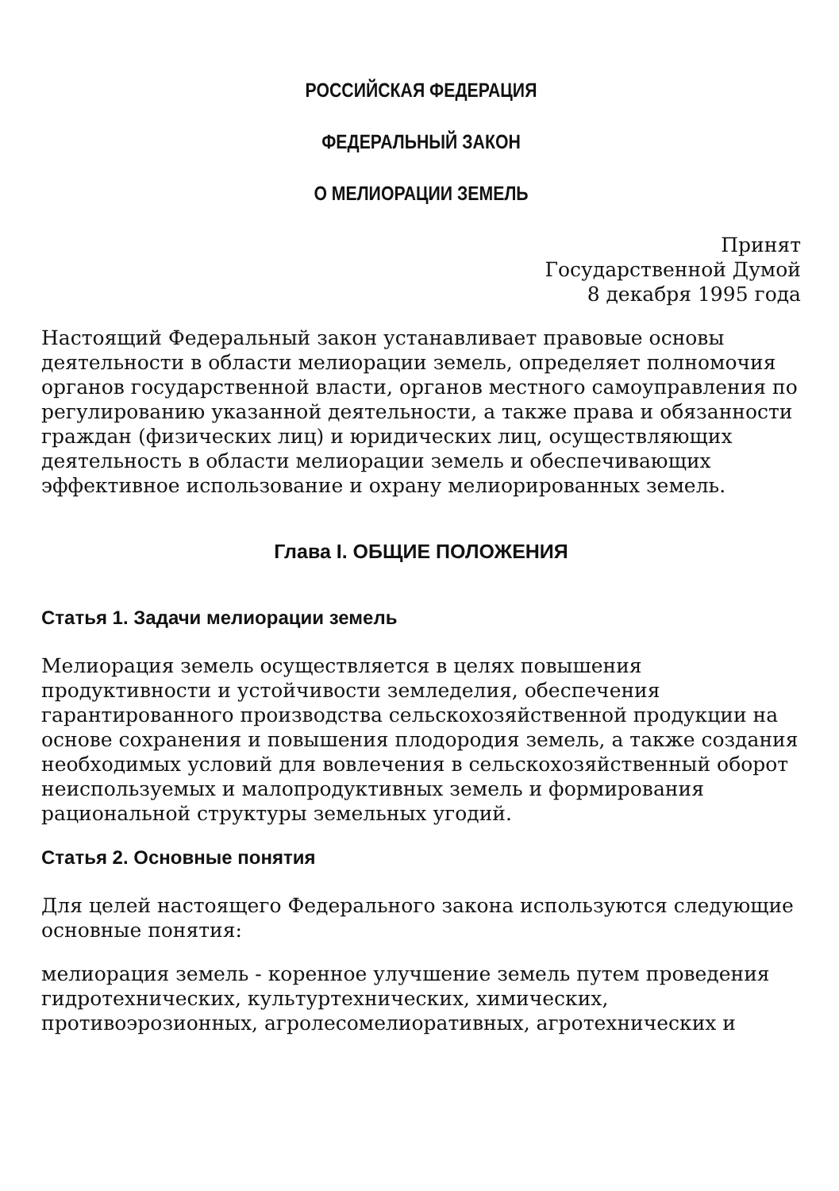РОССИЙСКАЯ ФЕДЕРАЦИЯ
ФЕДЕРАЛЬНЫЙ ЗАКОН
О МЕЛИОРАЦИИ ЗЕМЕЛЬ
Принят
Государственной Думой
8 декабря 1995 года
Настоящий Федеральный закон устанавливает правовые основы деятельности в области мелиорации земель, определяет полномочия органов государственной власти, органов местного самоуправления по регулированию указанной деятельности, а также права и обязанности граждан (физических лиц) и юридических лиц, осуществляющих деятельность в области мелиорации земель и обеспечивающих эффективное использование и охрану мелиорированных земель.
Глава I. ОБЩИЕ ПОЛОЖЕНИЯ
Статья 1. Задачи мелиорации земель
Мелиорация земель осуществляется в целях повышения продуктивности и устойчивости земледелия, обеспечения гарантированного производства сельскохозяйственной продукции на основе сохранения и повышения плодородия земель, а также создания необходимых условий для вовлечения в сельскохозяйственный оборот неиспользуемых и малопродуктивных земель и формирования рациональной структуры земельных угодий.
Статья 2. Основные понятия
Для целей настоящего Федерального закона используются следующие основные понятия:
мелиорация земель - коренное улучшение земель путем проведения гидротехнических, культуртехнических, химических, противоэрозионных, агролесомелиоративных, агротехнических и